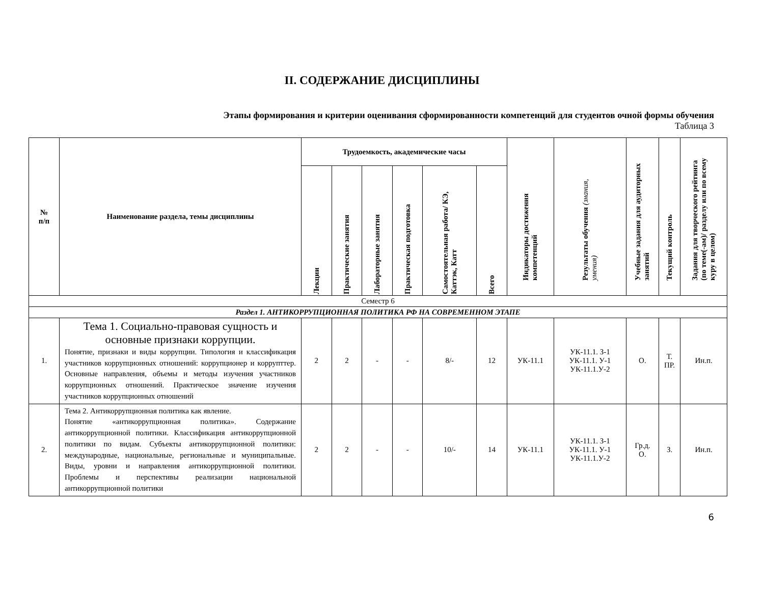II. СОДЕРЖАНИЕ ДИСЦИПЛИНЫ
Этапы формирования и критерии оценивания сформированности компетенций для студентов очной формы обучения
Таблица 3
| № п/п | Наименование раздела, темы дисциплины | Трудоемкость, академические часы | | | | | | Индикаторы достижения компетенций | Результаты обучения (знания, умения) | Учебные задания для аудиторных занятий | Текущий контроль | Задания для творческого рейтинга (по теме(-ам)/ разделу или по всему куру в целом) |
| --- | --- | --- | --- | --- | --- | --- | --- | --- | --- | --- | --- | --- |
| | | Лекции | Практические занятия | Лабораторные занятия | Практическая подготовка | Самостоятельная работа/ КЭ, Каттэк, Катт | Всего | | | | | |
| Семестр 6 | | | | | | | | | | | | |
| Раздел 1. АНТИКОРРУПЦИОННАЯ ПОЛИТИКА РФ НА СОВРЕМЕННОМ ЭТАПЕ | | | | | | | | | | | | |
| 1. | Тема 1. Социально-правовая сущность и основные признаки коррупции. Понятие, признаки и виды коррупции. Типология и классификация участников коррупционных отношений: коррупционер и коррупттер. Основные направления, объемы и методы изучения участников коррупционных отношений. Практическое значение изучения участников коррупционных отношений | 2 | 2 | - | - | 8/- | 12 | УК-11.1 | УК-11.1. З-1 УК-11.1. У-1 УК-11.1.У-2 | О. | Т. ПР. | Ин.п. |
| 2. | Тема 2. Антикоррупционная политика как явление. Понятие «антикоррупционная политика». Содержание антикоррупционной политики. Классификация антикоррупционной политики по видам. Субъекты антикоррупционной политики: международные, национальные, региональные и муниципальные. Виды, уровни и направления антикоррупционной политики. Проблемы и перспективы реализации национальной антикоррупционной политики | 2 | 2 | - | - | 10/- | 14 | УК-11.1 | УК-11.1. З-1 УК-11.1. У-1 УК-11.1.У-2 | Гр.д. О. | З. | Ин.п. |
6